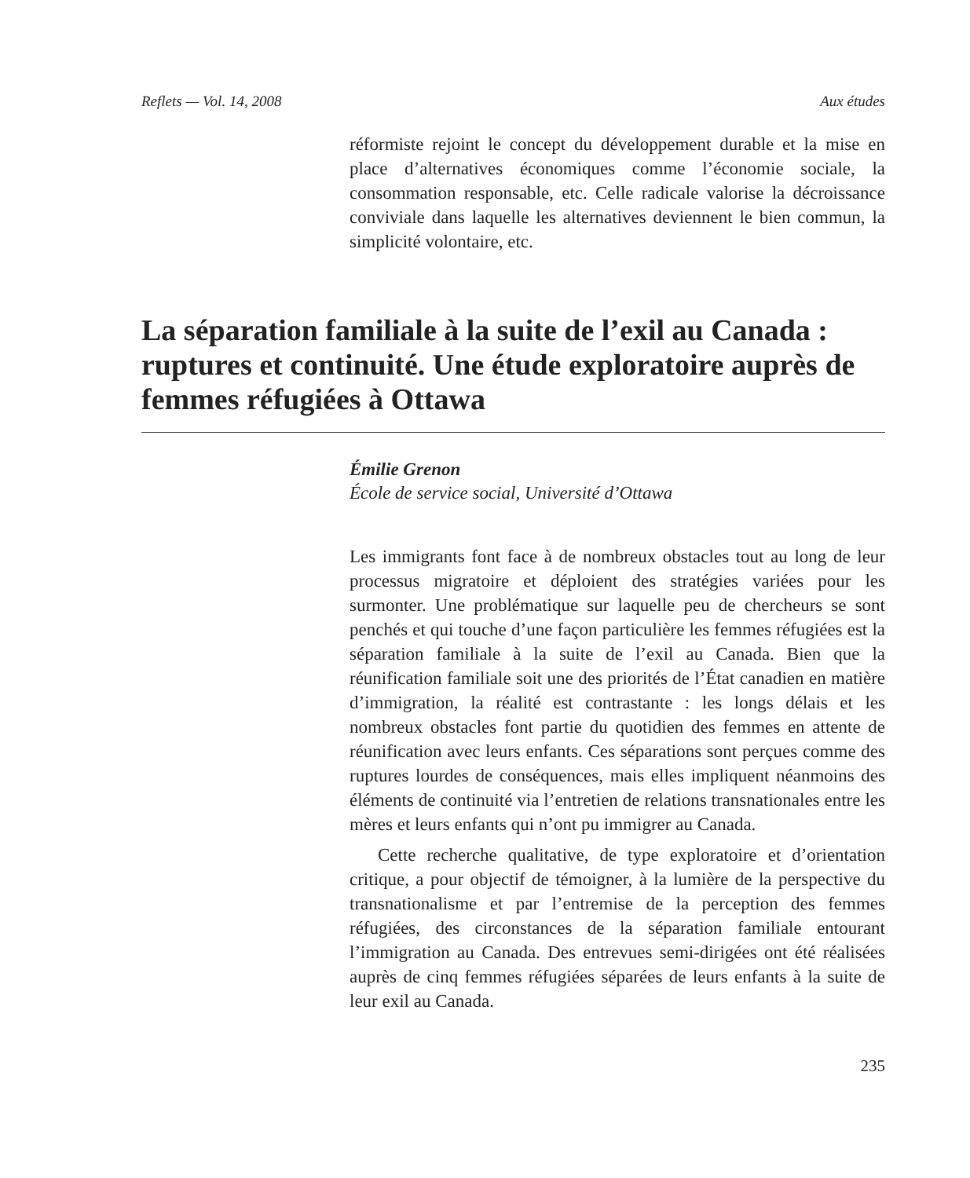Reflets — Vol. 14, 2008 Aux études
réformiste rejoint le concept du développement durable et la mise en place d’alternatives économiques comme l’économie sociale, la consommation responsable, etc. Celle radicale valorise la décroissance conviviale dans laquelle les alternatives deviennent le bien commun, la simplicité volontaire, etc.
La séparation familiale à la suite de l’exil au Canada : ruptures et continuité. Une étude exploratoire auprès de femmes réfugiées à Ottawa
Émilie Grenon
École de service social, Université d’Ottawa
Les immigrants font face à de nombreux obstacles tout au long de leur processus migratoire et déploient des stratégies variées pour les surmonter. Une problématique sur laquelle peu de chercheurs se sont penchés et qui touche d’une façon particulière les femmes réfugiées est la séparation familiale à la suite de l’exil au Canada. Bien que la réunification familiale soit une des priorités de l’État canadien en matière d’immigration, la réalité est contrastante : les longs délais et les nombreux obstacles font partie du quotidien des femmes en attente de réunification avec leurs enfants. Ces séparations sont perçues comme des ruptures lourdes de conséquences, mais elles impliquent néanmoins des éléments de continuité via l’entretien de relations transnationales entre les mères et leurs enfants qui n’ont pu immigrer au Canada.
Cette recherche qualitative, de type exploratoire et d’orientation critique, a pour objectif de témoigner, à la lumière de la perspective du transnationalisme et par l’entremise de la perception des femmes réfugiées, des circonstances de la séparation familiale entourant l’immigration au Canada. Des entrevues semi-dirigées ont été réalisées auprès de cinq femmes réfugiées séparées de leurs enfants à la suite de leur exil au Canada.
235